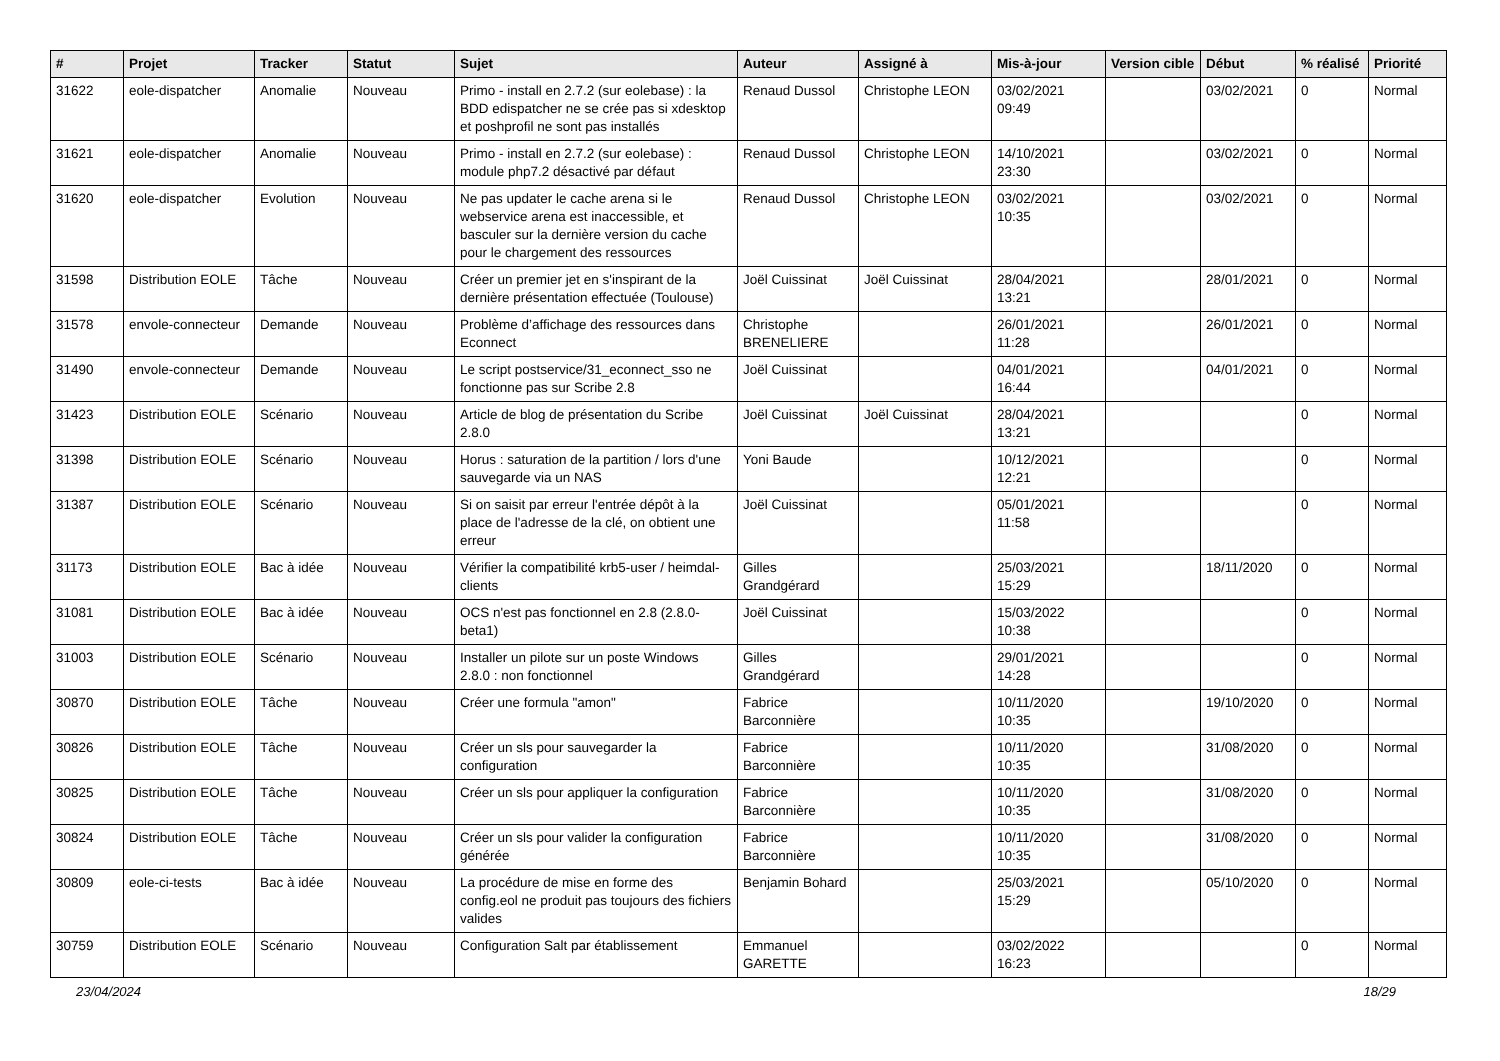| # | Projet | Tracker | Statut | Sujet | Auteur | Assigné à | Mis-à-jour | Version cible | Début | % réalisé | Priorité |
| --- | --- | --- | --- | --- | --- | --- | --- | --- | --- | --- | --- |
| 31622 | eole-dispatcher | Anomalie | Nouveau | Primo - install en 2.7.2 (sur eolebase) : la BDD edispatcher ne se crée pas si xdesktop et poshprofil ne sont pas installés | Renaud Dussol | Christophe LEON | 03/02/2021 09:49 | | 03/02/2021 | 0 | Normal |
| 31621 | eole-dispatcher | Anomalie | Nouveau | Primo - install en 2.7.2 (sur eolebase) : module php7.2 désactivé par défaut | Renaud Dussol | Christophe LEON | 14/10/2021 23:30 | | 03/02/2021 | 0 | Normal |
| 31620 | eole-dispatcher | Evolution | Nouveau | Ne pas updater le cache arena si le webservice arena est inaccessible, et basculer sur la dernière version du cache pour le chargement des ressources | Renaud Dussol | Christophe LEON | 03/02/2021 10:35 | | 03/02/2021 | 0 | Normal |
| 31598 | Distribution EOLE | Tâche | Nouveau | Créer un premier jet en s'inspirant de la dernière présentation effectuée (Toulouse) | Joël Cuissinat | Joël Cuissinat | 28/04/2021 13:21 | | 28/01/2021 | 0 | Normal |
| 31578 | envole-connecteur | Demande | Nouveau | Problème d’affichage des ressources dans Econnect | Christophe BRENELIERE | | 26/01/2021 11:28 | | 26/01/2021 | 0 | Normal |
| 31490 | envole-connecteur | Demande | Nouveau | Le script postservice/31_econnect_sso ne fonctionne pas sur Scribe 2.8 | Joël Cuissinat | | 04/01/2021 16:44 | | 04/01/2021 | 0 | Normal |
| 31423 | Distribution EOLE | Scénario | Nouveau | Article de blog de présentation du Scribe 2.8.0 | Joël Cuissinat | Joël Cuissinat | 28/04/2021 13:21 | | | 0 | Normal |
| 31398 | Distribution EOLE | Scénario | Nouveau | Horus : saturation de la partition / lors d'une sauvegarde via un NAS | Yoni Baude | | 10/12/2021 12:21 | | | 0 | Normal |
| 31387 | Distribution EOLE | Scénario | Nouveau | Si on saisit par erreur l'entrée dépôt à la place de l'adresse de la clé, on obtient une erreur | Joël Cuissinat | | 05/01/2021 11:58 | | | 0 | Normal |
| 31173 | Distribution EOLE | Bac à idée | Nouveau | Vérifier la compatibilité krb5-user / heimdal-clients | Gilles Grandgérard | | 25/03/2021 15:29 | | 18/11/2020 | 0 | Normal |
| 31081 | Distribution EOLE | Bac à idée | Nouveau | OCS n'est pas fonctionnel en 2.8 (2.8.0-beta1) | Joël Cuissinat | | 15/03/2022 10:38 | | | 0 | Normal |
| 31003 | Distribution EOLE | Scénario | Nouveau | Installer un pilote sur un poste Windows 2.8.0 : non fonctionnel | Gilles Grandgérard | | 29/01/2021 14:28 | | | 0 | Normal |
| 30870 | Distribution EOLE | Tâche | Nouveau | Créer une formula "amon" | Fabrice Barconnière | | 10/11/2020 10:35 | | 19/10/2020 | 0 | Normal |
| 30826 | Distribution EOLE | Tâche | Nouveau | Créer un sls pour sauvegarder la configuration | Fabrice Barconnière | | 10/11/2020 10:35 | | 31/08/2020 | 0 | Normal |
| 30825 | Distribution EOLE | Tâche | Nouveau | Créer un sls pour appliquer la configuration | Fabrice Barconnière | | 10/11/2020 10:35 | | 31/08/2020 | 0 | Normal |
| 30824 | Distribution EOLE | Tâche | Nouveau | Créer un sls pour valider la configuration générée | Fabrice Barconnière | | 10/11/2020 10:35 | | 31/08/2020 | 0 | Normal |
| 30809 | eole-ci-tests | Bac à idée | Nouveau | La procédure de mise en forme des config.eol ne produit pas toujours des fichiers valides | Benjamin Bohard | | 25/03/2021 15:29 | | 05/10/2020 | 0 | Normal |
| 30759 | Distribution EOLE | Scénario | Nouveau | Configuration Salt par établissement | Emmanuel GARETTE | | 03/02/2022 16:23 | | | 0 | Normal |
23/04/2024 18/29